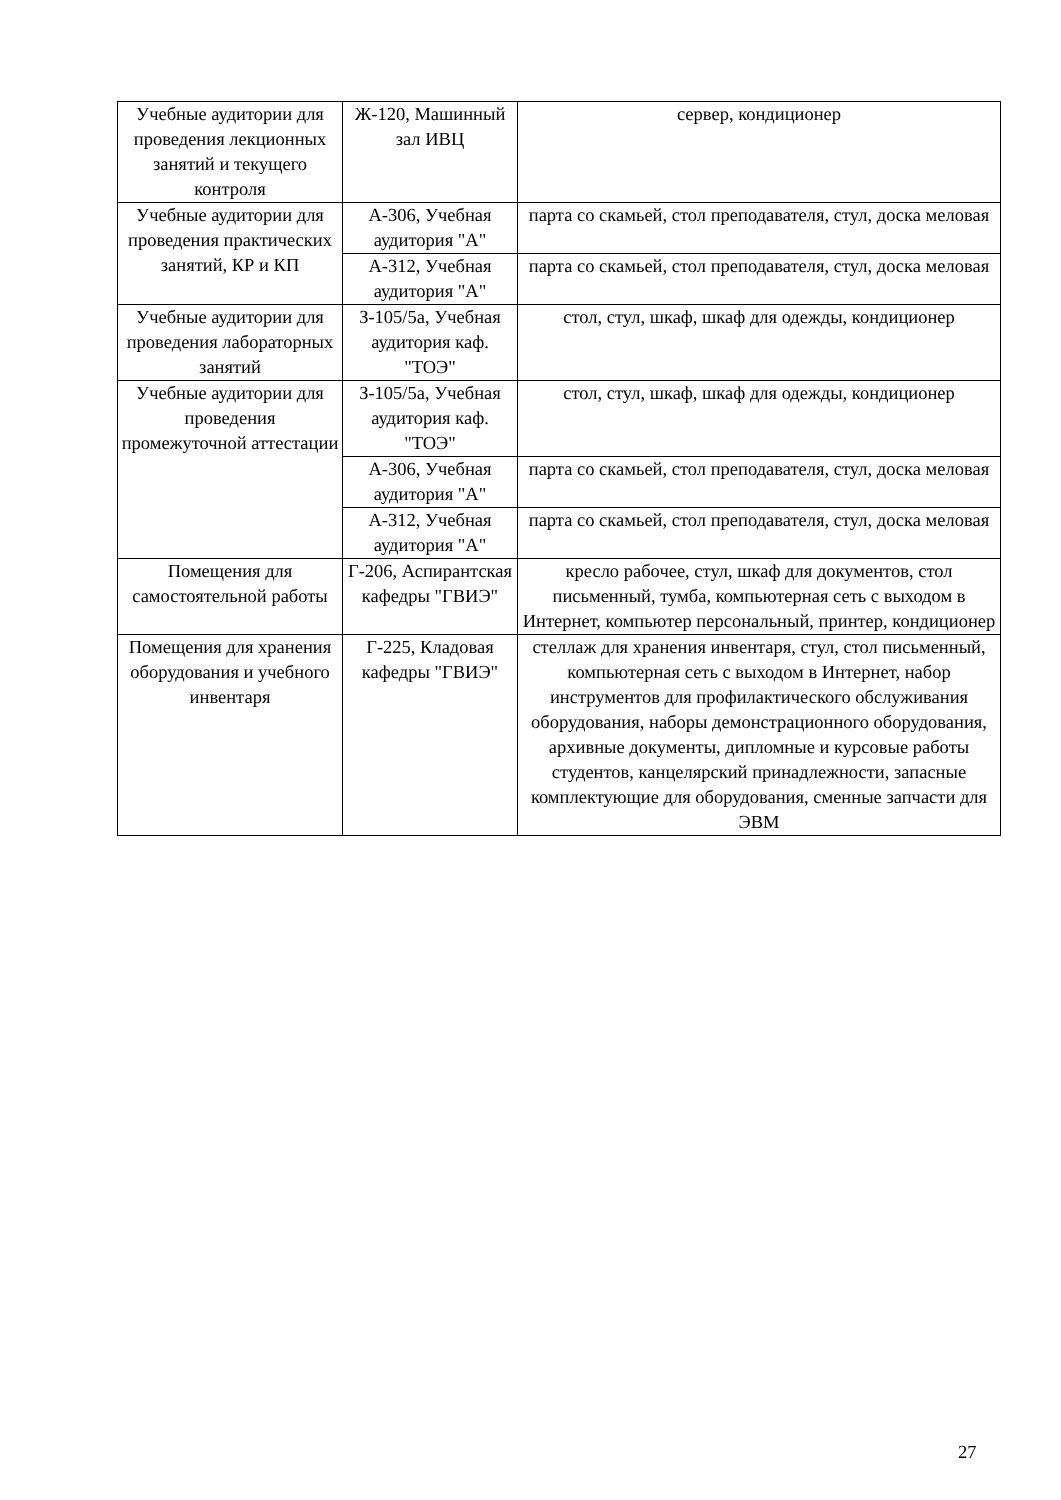| Учебные аудитории для проведения лекционных занятий и текущего контроля | Ж-120, Машинный зал ИВЦ | сервер, кондиционер |
| Учебные аудитории для проведения практических занятий, КР и КП | А-306, Учебная аудитория "А" | парта со скамьей, стол преподавателя, стул, доска меловая |
| | А-312, Учебная аудитория "А" | парта со скамьей, стол преподавателя, стул, доска меловая |
| Учебные аудитории для проведения лабораторных занятий | З-105/5а, Учебная аудитория каф. "ТОЭ" | стол, стул, шкаф, шкаф для одежды, кондиционер |
| Учебные аудитории для проведения промежуточной аттестации | З-105/5а, Учебная аудитория каф. "ТОЭ" | стол, стул, шкаф, шкаф для одежды, кондиционер |
| | А-306, Учебная аудитория "А" | парта со скамьей, стол преподавателя, стул, доска меловая |
| | А-312, Учебная аудитория "А" | парта со скамьей, стол преподавателя, стул, доска меловая |
| Помещения для самостоятельной работы | Г-206, Аспирантская кафедры "ГВИЭ" | кресло рабочее, стул, шкаф для документов, стол письменный, тумба, компьютерная сеть с выходом в Интернет, компьютер персональный, принтер, кондиционер |
| Помещения для хранения оборудования и учебного инвентаря | Г-225, Кладовая кафедры "ГВИЭ" | стеллаж для хранения инвентаря, стул, стол письменный, компьютерная сеть с выходом в Интернет, набор инструментов для профилактического обслуживания оборудования, наборы демонстрационного оборудования, архивные документы, дипломные и курсовые работы студентов, канцелярский принадлежности, запасные комплектующие для оборудования, сменные запчасти для ЭВМ |
27